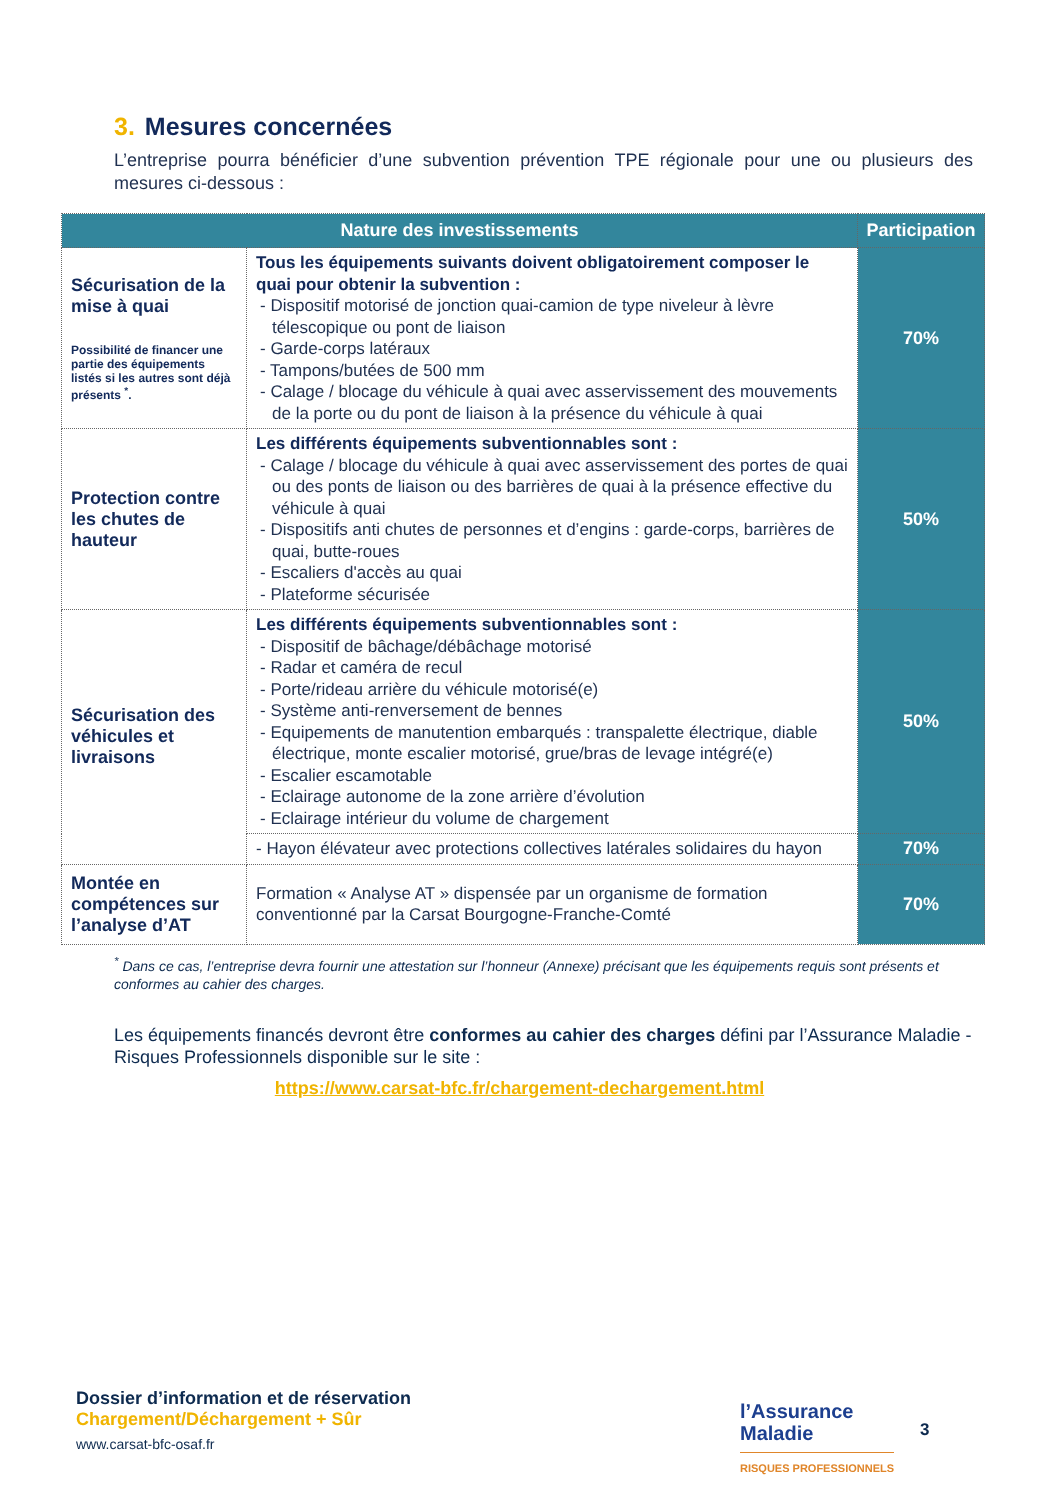3. Mesures concernées
L’entreprise pourra bénéficier d’une subvention prévention TPE régionale pour une ou plusieurs des mesures ci-dessous :
| Nature des investissements | | Participation |
| --- | --- | --- |
| Sécurisation de la mise à quai Possibilité de financer une partie des équipements listés si les autres sont déjà présents <sup>*</sup>. | Tous les équipements suivants doivent obligatoirement composer le quai pour obtenir la subvention : - Dispositif motorisé de jonction quai-camion de type niveleur à lèvre télescopique ou pont de liaison - Garde-corps latéraux - Tampons/butées de 500 mm - Calage / blocage du véhicule à quai avec asservissement des mouvements de la porte ou du pont de liaison à la présence du véhicule à quai | 70% |
| Protection contre les chutes de hauteur | Les différents équipements subventionnables sont : - Calage / blocage du véhicule à quai avec asservissement des portes de quai ou des ponts de liaison ou des barrières de quai à la présence effective du véhicule à quai - Dispositifs anti chutes de personnes et d’engins : garde-corps, barrières de quai, butte-roues - Escaliers d'accès au quai - Plateforme sécurisée | 50% |
| Sécurisation des véhicules et livraisons | Les différents équipements subventionnables sont : - Dispositif de bâchage/débâchage motorisé - Radar et caméra de recul - Porte/rideau arrière du véhicule motorisé(e) - Système anti-renversement de bennes - Equipements de manutention embarqués : transpalette électrique, diable électrique, monte escalier motorisé, grue/bras de levage intégré(e) - Escalier escamotable - Eclairage autonome de la zone arrière d’évolution - Eclairage intérieur du volume de chargement | 50% |
| | - Hayon élévateur avec protections collectives latérales solidaires du hayon | 70% |
| Montée en compétences sur l’analyse d’AT | Formation « Analyse AT » dispensée par un organisme de formation conventionné par la Carsat Bourgogne-Franche-Comté | 70% |
<sup>*</sup> Dans ce cas, l’entreprise devra fournir une attestation sur l’honneur (Annexe) précisant que les équipements requis sont présents et conformes au cahier des charges.
Les équipements financés devront être conformes au cahier des charges défini par l’Assurance Maladie - Risques Professionnels disponible sur le site :
https://www.carsat-bfc.fr/chargement-dechargement.html
Dossier d’information et de réservation
Chargement/Déchargement + Sûr
www.carsat-bfc-osaf.fr
l’Assurance
Maladie
RISQUES PROFESSIONNELS
3